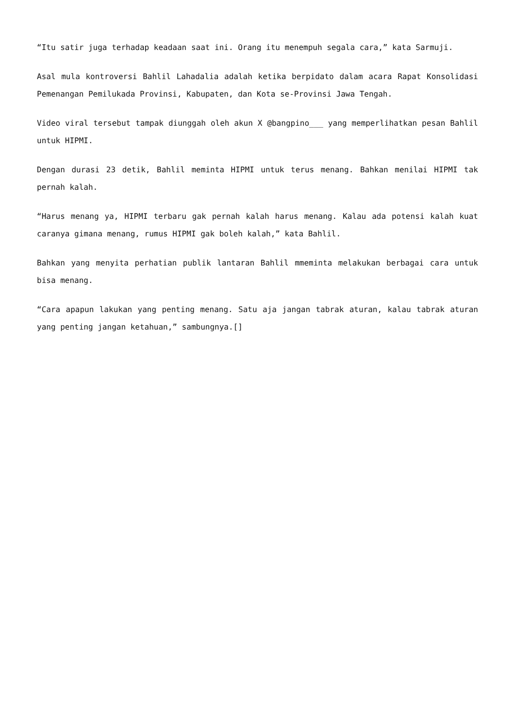“Itu satir juga terhadap keadaan saat ini. Orang itu menempuh segala cara,” kata Sarmuji.
Asal mula kontroversi Bahlil Lahadalia adalah ketika berpidato dalam acara Rapat Konsolidasi Pemenangan Pemilukada Provinsi, Kabupaten, dan Kota se-Provinsi Jawa Tengah.
Video viral tersebut tampak diunggah oleh akun X @bangpino___ yang memperlihatkan pesan Bahlil untuk HIPMI.
Dengan durasi 23 detik, Bahlil meminta HIPMI untuk terus menang. Bahkan menilai HIPMI tak pernah kalah.
“Harus menang ya, HIPMI terbaru gak pernah kalah harus menang. Kalau ada potensi kalah kuat caranya gimana menang, rumus HIPMI gak boleh kalah,” kata Bahlil.
Bahkan yang menyita perhatian publik lantaran Bahlil mmeminta melakukan berbagai cara untuk bisa menang.
“Cara apapun lakukan yang penting menang. Satu aja jangan tabrak aturan, kalau tabrak aturan yang penting jangan ketahuan,” sambungnya.[]